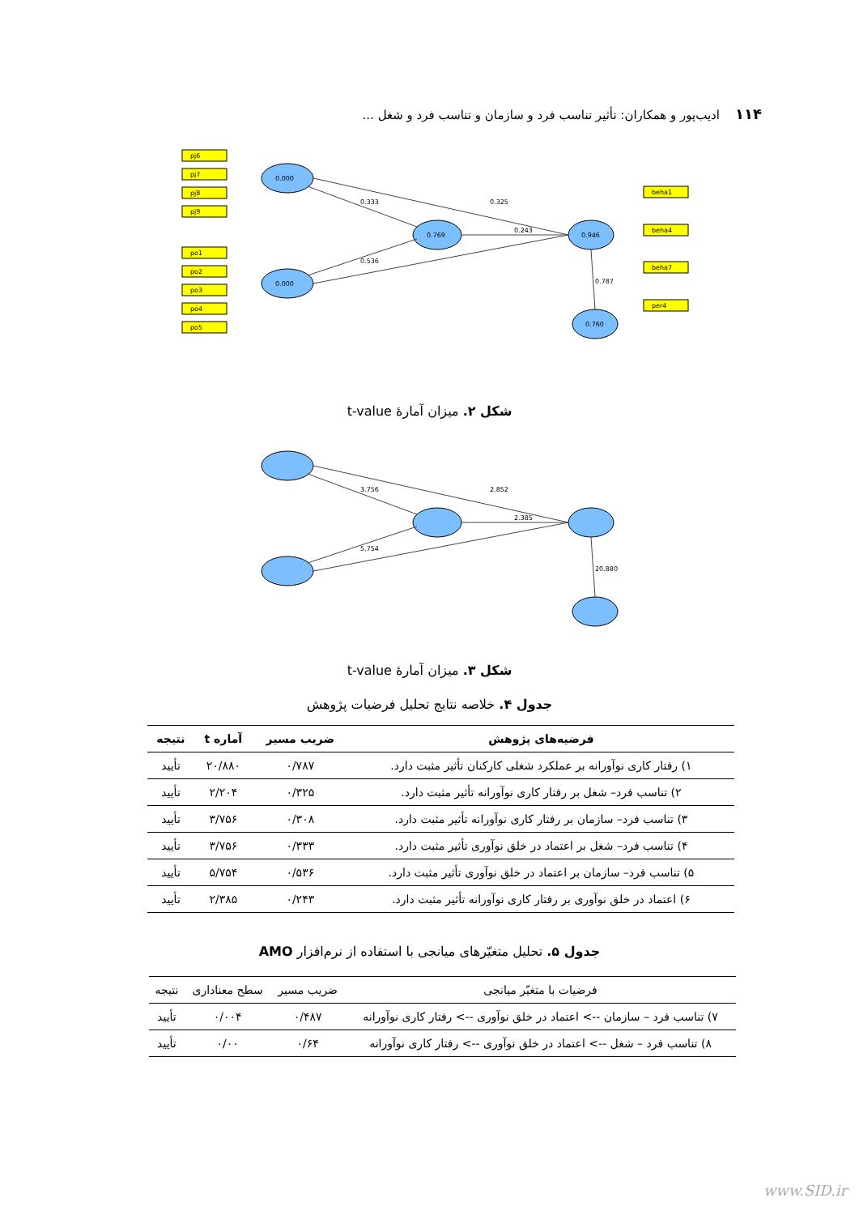۱۱۴ ادیب‌پور و همکاران: تأثیر تناسب فرد و سازمان و تناسب فرد و شغل ...
0.000
0.000
0.769
0.946
0.760
pj6
pj7
pj8
pj9
po1
po2
po3
po4
po5
beha1
beha4
beha7
per4
0.333
0.325
0.243
0.536
0.787
شکل ۲. میزان آمارهٔ t-value
3.756
2.852
2.385
5.754
20.880
شکل ۳. میزان آمارهٔ t-value
جدول ۴. خلاصه نتایج تحلیل فرضیات پژوهش
| فرضیه‌های پژوهش | ضریب مسیر | آماره t | نتیجه |
| --- | --- | --- | --- |
| ۱) رفتار کاری نوآورانه بر عملکرد شغلی کارکنان تأثیر مثبت دارد. | ۰/۷۸۷ | ۲۰/۸۸۰ | تأیید |
| ۲) تناسب فرد– شغل بر رفتار کاری نوآورانه تأثیر مثبت دارد. | ۰/۳۲۵ | ۲/۲۰۴ | تأیید |
| ۳) تناسب فرد– سازمان بر رفتار کاری نوآورانه تأثیر مثبت دارد. | ۰/۳۰۸ | ۳/۷۵۶ | تأیید |
| ۴) تناسب فرد– شغل بر اعتماد در خلق نوآوری تأثیر مثبت دارد. | ۰/۳۳۳ | ۳/۷۵۶ | تأیید |
| ۵) تناسب فرد– سازمان بر اعتماد در خلق نوآوری تأثیر مثبت دارد. | ۰/۵۳۶ | ۵/۷۵۴ | تأیید |
| ۶) اعتماد در خلق نوآوری بر رفتار کاری نوآورانه تأثیر مثبت دارد. | ۰/۲۴۳ | ۲/۳۸۵ | تأیید |
جدول ۵. تحلیل متغیّرهای میانجی با استفاده از نرم‌افزار AMO
| فرضیات با متغیّر میانجی | ضریب مسیر | سطح معناداری | نتیجه |
| --- | --- | --- | --- |
| ۷) تناسب فرد – سازمان --> اعتماد در خلق نوآوری --> رفتار کاری نوآورانه | ۰/۴۸۷ | ۰/۰۰۴ | تأیید |
| ۸) تناسب فرد – شغل --> اعتماد در خلق نوآوری --> رفتار کاری نوآورانه | ۰/۶۴ | ۰/۰۰ | تأیید |
www.SID.ir